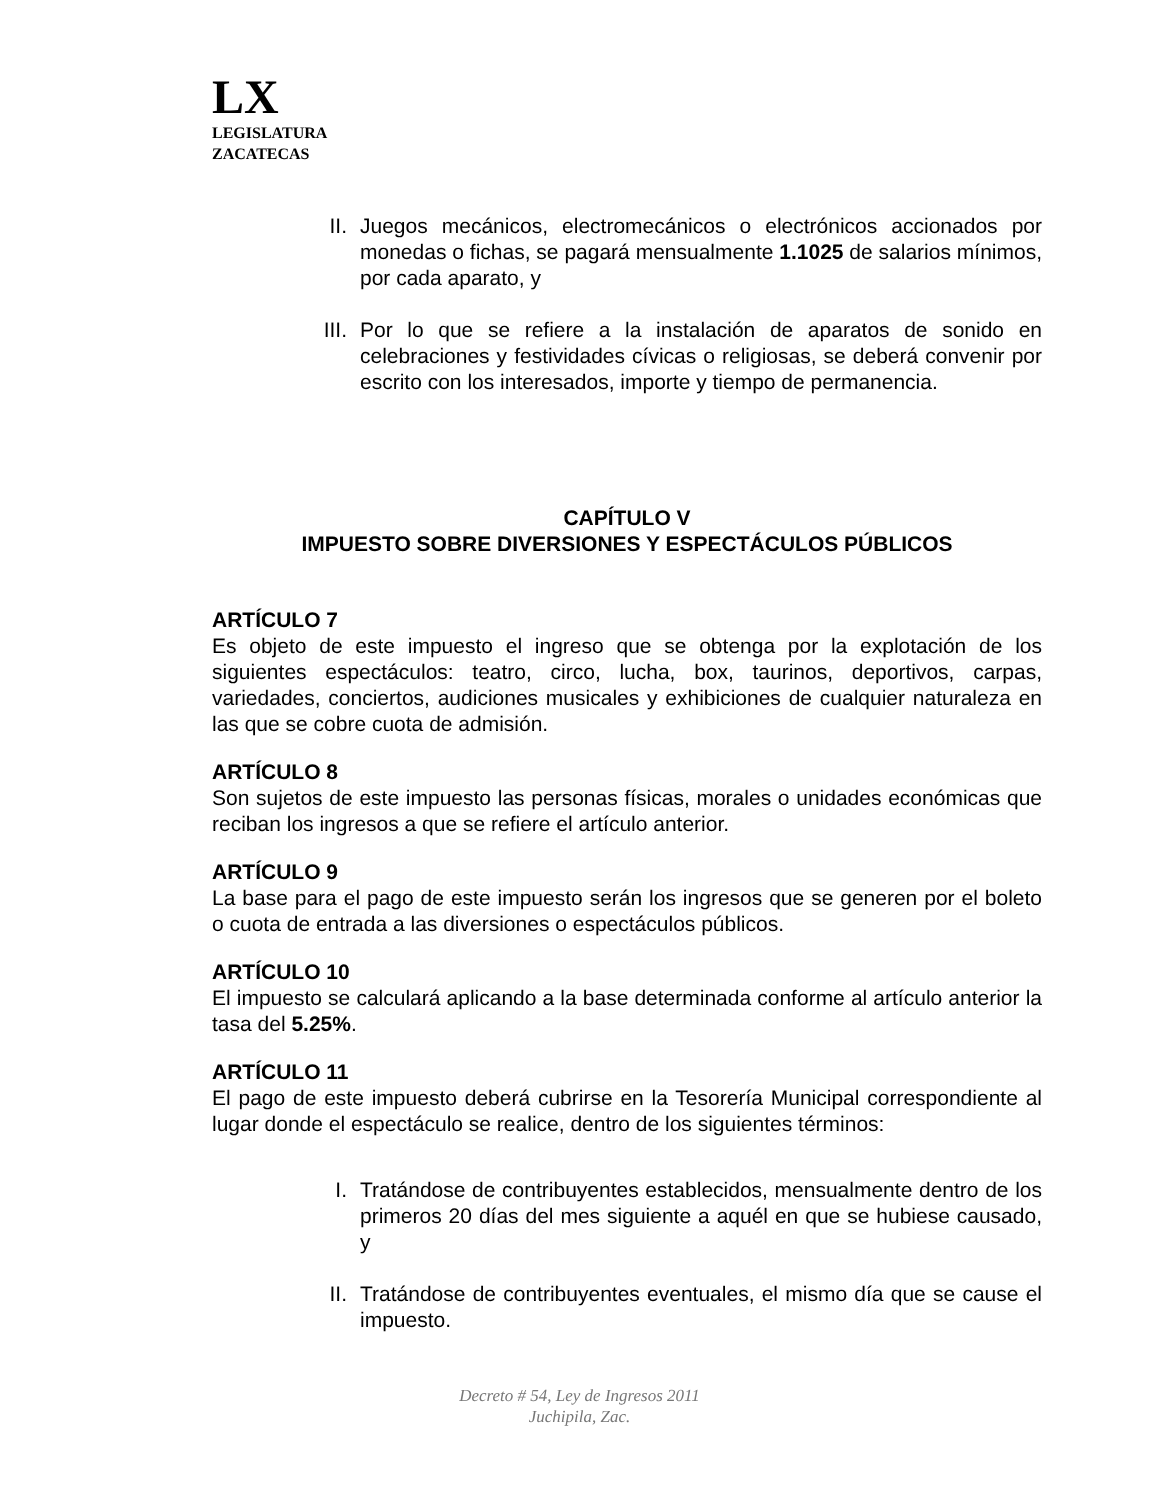LX
LEGISLATURA
ZACATECAS
II. Juegos mecánicos, electromecánicos o electrónicos accionados por monedas o fichas, se pagará mensualmente 1.1025 de salarios mínimos, por cada aparato, y
III. Por lo que se refiere a la instalación de aparatos de sonido en celebraciones y festividades cívicas o religiosas, se deberá convenir por escrito con los interesados, importe y tiempo de permanencia.
CAPÍTULO V
IMPUESTO SOBRE DIVERSIONES Y ESPECTÁCULOS PÚBLICOS
ARTÍCULO 7
Es objeto de este impuesto el ingreso que se obtenga por la explotación de los siguientes espectáculos: teatro, circo, lucha, box, taurinos, deportivos, carpas, variedades, conciertos, audiciones musicales y exhibiciones de cualquier naturaleza en las que se cobre cuota de admisión.
ARTÍCULO 8
Son sujetos de este impuesto las personas físicas, morales o unidades económicas que reciban los ingresos a que se refiere el artículo anterior.
ARTÍCULO 9
La base para el pago de este impuesto serán los ingresos que se generen por el boleto o cuota de entrada a las diversiones o espectáculos públicos.
ARTÍCULO 10
El impuesto se calculará aplicando a la base determinada conforme al artículo anterior la tasa del 5.25%.
ARTÍCULO 11
El pago de este impuesto deberá cubrirse en la Tesorería Municipal correspondiente al lugar donde el espectáculo se realice, dentro de los siguientes términos:
I. Tratándose de contribuyentes establecidos, mensualmente dentro de los primeros 20 días del mes siguiente a aquél en que se hubiese causado, y
II. Tratándose de contribuyentes eventuales, el mismo día que se cause el impuesto.
Decreto # 54, Ley de Ingresos 2011
Juchipila, Zac.